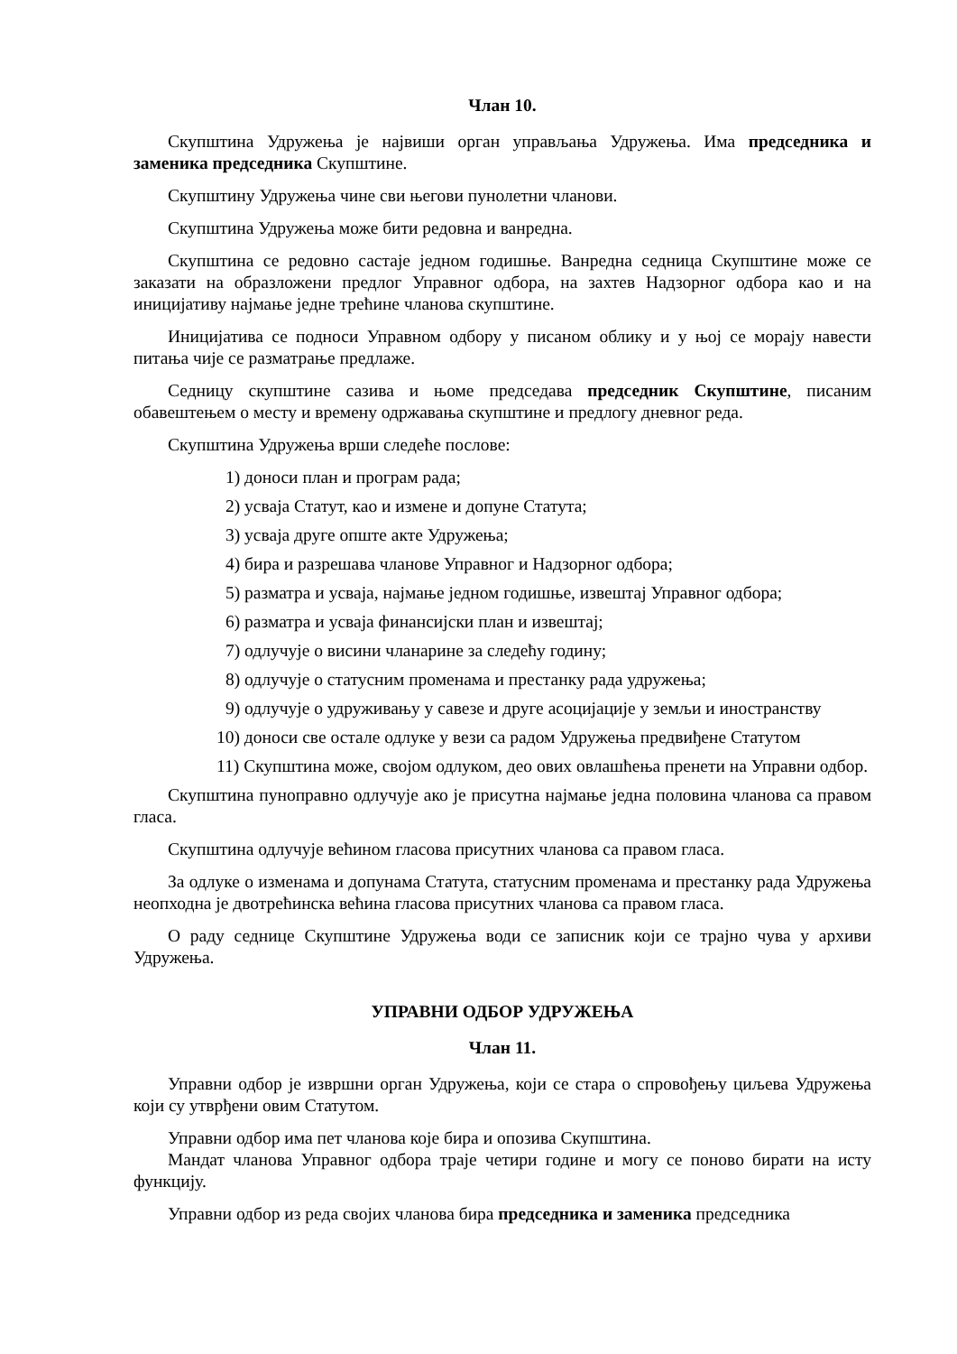Члан 10.
Скупштина Удружења је највиши орган управљања Удружења. Има председника и заменика председника Скупштине.
Скупштину Удружења чине сви његови пунолетни чланови.
Скупштина Удружења може бити редовна и ванредна.
Скупштина се редовно састаје једном годишње. Ванредна седница Скупштине може се заказати на образложени предлог Управног одбора, на захтев Надзорног одбора као и на иницијативу најмање једне трећине чланова скупштине.
Иницијатива се подноси Управном одбору у писаном облику и у њој се морају навести питања чије се разматрање предлаже.
Седницу скупштине сазива и њоме председава председник Скупштине, писаним обавештењем о месту и времену одржавања скупштине и предлогу дневног реда.
Скупштина Удружења врши следеће послове:
1) доноси план и програм рада;
2) усваја Статут, као и измене и допуне Статута;
3) усваја друге опште акте Удружења;
4) бира и разрешава чланове Управног и Надзорног одбора;
5) разматра и усваја, најмање једном годишње, извештај Управног одбора;
6) разматра и усваја финансијски план и извештај;
7) одлучује о висини чланарине за следећу годину;
8) одлучује о статусним променама и престанку рада удружења;
9) одлучује о удруживању у савезе и друге асоцијације у земљи и иностранству
10) доноси све остале одлуке у вези са радом Удружења предвиђене Статутом
11) Скупштина може, својом одлуком, део ових овлашћења пренети на Управни одбор.
Скупштина пуноправно одлучује ако је присутна најмање једна половина чланова са правом гласа.
Скупштина одлучује већином гласова присутних чланова са правом гласа.
За одлуке о изменама и допунама Статута, статусним променама и престанку рада Удружења неопходна је двотрећинска већина гласова присутних чланова са правом гласа.
О раду седнице Скупштине Удружења води се записник који се трајно чува у архиви Удружења.
УПРАВНИ ОДБОР УДРУЖЕЊА
Члан 11.
Управни одбор је извршни орган Удружења, који се стара о спровођењу циљева Удружења који су утврђени овим Статутом.
Управни одбор има пет чланова које бира и опозива Скупштина.
Мандат чланова Управног одбора траје четири године и могу се поново бирати на исту функцију.
Управни одбор из реда својих чланова бира председника и заменика председника